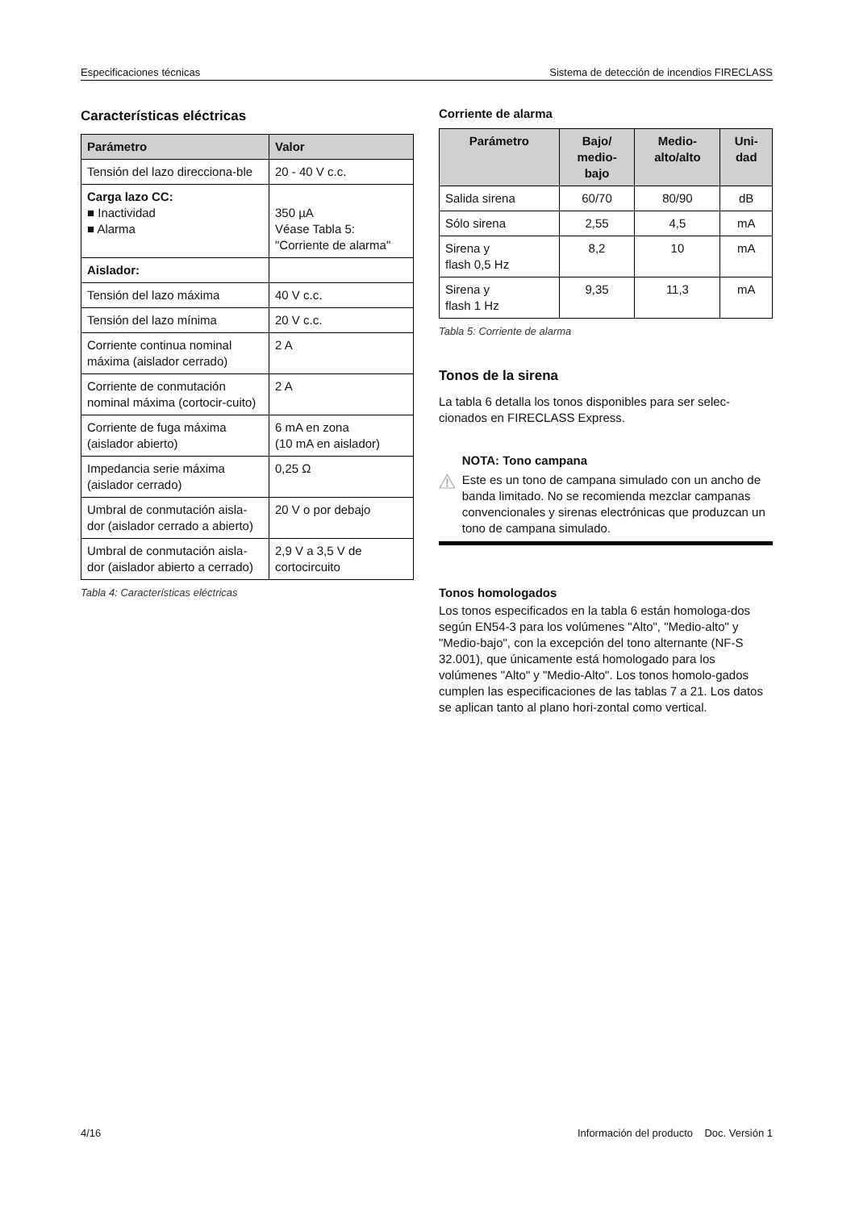Especificaciones técnicas Sistema de detección de incendios FIRECLASS
Características eléctricas
| Parámetro | Valor |
| --- | --- |
| Tensión del lazo direcciona-ble | 20 - 40 V c.c. |
| Carga lazo CC: ■ Inactividad ■ Alarma | 350 µA Véase Tabla 5: "Corriente de alarma" |
| Aislador: | |
| Tensión del lazo máxima | 40 V c.c. |
| Tensión del lazo mínima | 20 V c.c. |
| Corriente continua nominal máxima (aislador cerrado) | 2 A |
| Corriente de conmutación nominal máxima (cortocir-cuito) | 2 A |
| Corriente de fuga máxima (aislador abierto) | 6 mA en zona (10 mA en aislador) |
| Impedancia serie máxima (aislador cerrado) | 0,25 Ω |
| Umbral de conmutación aisla-dor (aislador cerrado a abierto) | 20 V o por debajo |
| Umbral de conmutación aisla-dor (aislador abierto a cerrado) | 2,9 V a 3,5 V de cortocircuito |
Tabla 4: Características eléctricas
Corriente de alarma
| Parámetro | Bajo/ medio- bajo | Medio- alto/alto | Uni- dad |
| --- | --- | --- | --- |
| Salida sirena | 60/70 | 80/90 | dB |
| Sólo sirena | 2,55 | 4,5 | mA |
| Sirena y flash 0,5 Hz | 8,2 | 10 | mA |
| Sirena y flash 1 Hz | 9,35 | 11,3 | mA |
Tabla 5: Corriente de alarma
Tonos de la sirena
La tabla 6 detalla los tonos disponibles para ser selec-cionados en FIRECLASS Express.
NOTA: Tono campana
Este es un tono de campana simulado con un ancho de banda limitado. No se recomienda mezclar campanas convencionales y sirenas electrónicas que produzcan un tono de campana simulado.
Tonos homologados
Los tonos especificados en la tabla 6 están homologa-dos según EN54-3 para los volúmenes "Alto", "Medio-alto" y "Medio-bajo", con la excepción del tono alternante (NF-S 32.001), que únicamente está homologado para los volúmenes "Alto" y "Medio-Alto". Los tonos homolo-gados cumplen las especificaciones de las tablas 7 a 21. Los datos se aplican tanto al plano hori-zontal como vertical.
4/16 Información del producto Doc. Versión 1